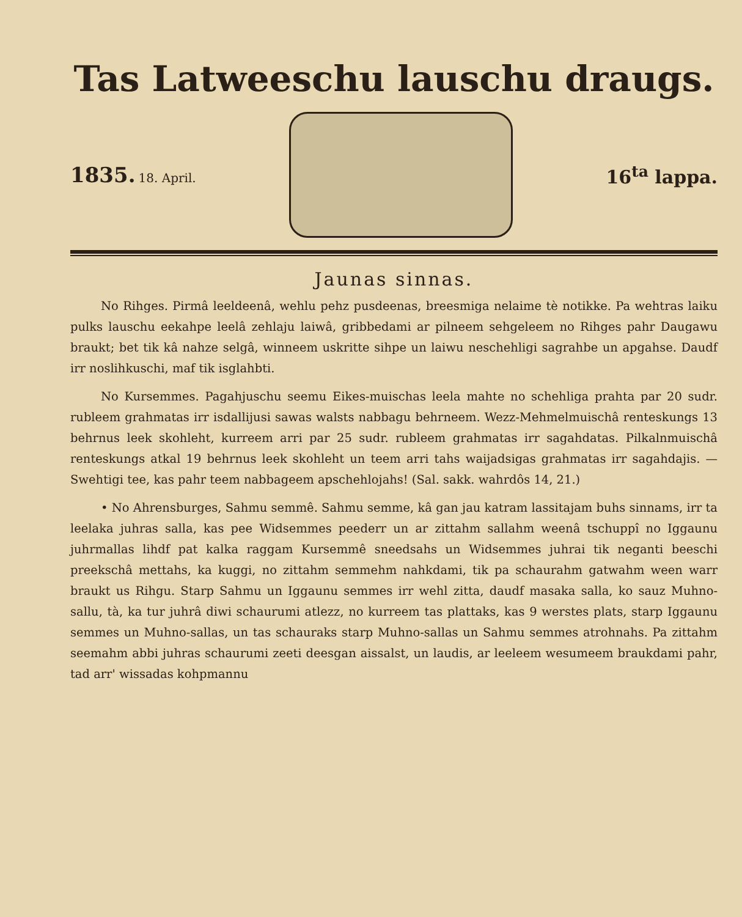Tas Latweeschu lauschu draugs.
1835. 18. April.
16<sup>ta</sup> lappa.
Jaunas sinnas.
No Rihges. Pirmâ leeldeenâ, wehlu pehz pusdeenas, breesmiga nelaime tè notikke. Pa wehtras laiku pulks lauschu eekahpe leelâ zehlaju laiwâ, gribbedami ar pilneem sehgeleem no Rihges pahr Daugawu braukt; bet tik kâ nahze selgâ, winneem uskritte sihpe un laiwu neschehligi sagrahbe un apgahse. Daudf irr noslihkuschi, maf tik isglahbti.
No Kursemmes. Pagahjuschu seemu Eikes-muischas leela mahte no schehliga prahta par 20 sudr. rubleem grahmatas irr isdallijusi sawas walsts nabbagu behrneem. Wezz-Mehmelmuischâ renteskungs 13 behrnus leek skohleht, kurreem arri par 25 sudr. rubleem grahmatas irr sagahdatas. Pilkalnmuischâ renteskungs atkal 19 behrnus leek skohleht un teem arri tahs waijadsigas grahmatas irr sagahdajis. — Swehtigi tee, kas pahr teem nabbageem apschehlojahs! (Sal. sakk. wahrdôs 14, 21.)
• No Ahrensburges, Sahmu semmê. Sahmu semme, kâ gan jau katram lassitajam buhs sinnams, irr ta leelaka juhras salla, kas pee Widsemmes peederr un ar zittahm sallahm weenâ tschuppî no Iggaunu juhrmallas lihdf pat kalka raggam Kursemmê sneedsahs un Widsemmes juhrai tik neganti beeschi preekschâ mettahs, ka kuggi, no zittahm semmehm nahkdami, tik pa schaurahm gatwahm ween warr braukt us Rihgu. Starp Sahmu un Iggaunu semmes irr wehl zitta, daudf masaka salla, ko sauz Muhno-sallu, tà, ka tur juhrâ diwi schaurumi atlezz, no kurreem tas plattaks, kas 9 werstes plats, starp Iggaunu semmes un Muhno-sallas, un tas schauraks starp Muhno-sallas un Sahmu semmes atrohnahs. Pa zittahm seemahm abbi juhras schaurumi zeeti deesgan aissalst, un laudis, ar leeleem wesumeem braukdami pahr, tad arr' wissadas kohpmannu